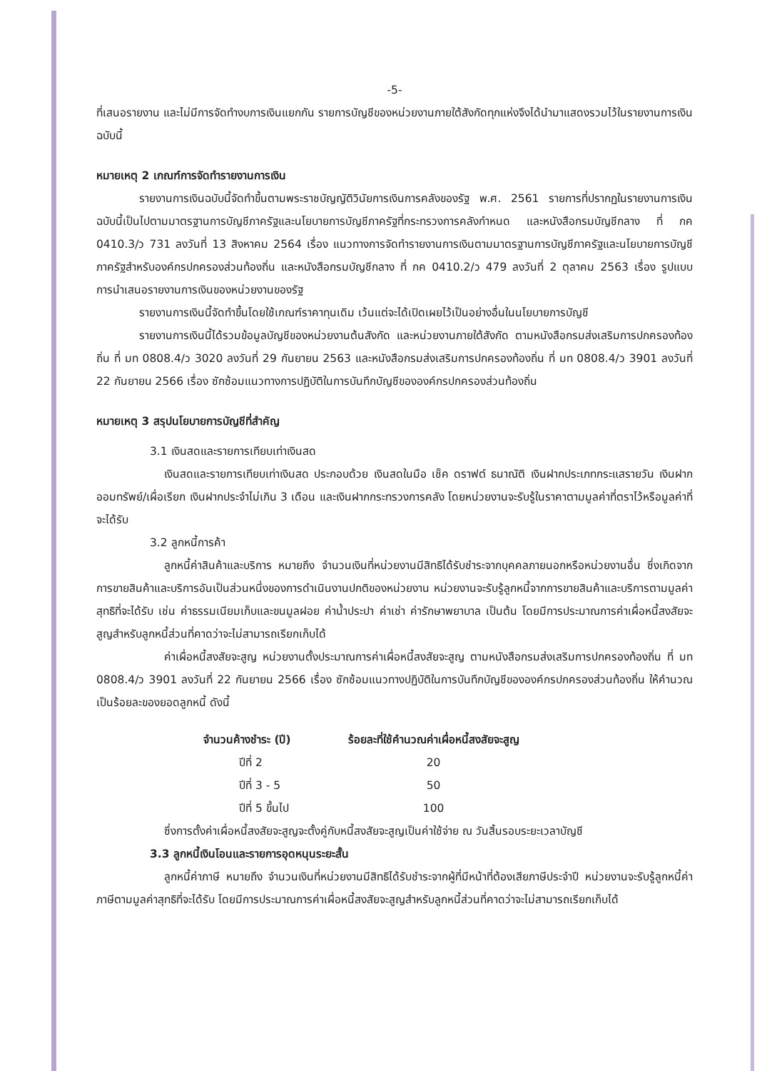-5-
ที่เสนอรายงาน และไม่มีการจัดทำงบการเงินแยกกัน รายการบัญชีของหน่วยงานภายใต้สังกัดทุกแห่งจึงได้นำมาแสดงรวมไว้ในรายงานการเงินฉบับนี้
หมายเหตุ 2 เกณฑ์การจัดทำรายงานการเงิน
รายงานการเงินฉบับนี้จัดทำขึ้นตามพระราชบัญญัติวินัยการเงินการคลังของรัฐ พ.ศ. 2561 รายการที่ปรากฏในรายงานการเงินฉบับนี้เป็นไปตามมาตรฐานการบัญชีภาครัฐและนโยบายการบัญชีภาครัฐที่กระทรวงการคลังกำหนด และหนังสือกรมบัญชีกลาง ที่ กค 0410.3/ว 731 ลงวันที่ 13 สิงหาคม 2564 เรื่อง แนวทางการจัดทำรายงานการเงินตามมาตรฐานการบัญชีภาครัฐและนโยบายการบัญชีภาครัฐสำหรับองค์กรปกครองส่วนท้องถิ่น และหนังสือกรมบัญชีกลาง ที่ กค 0410.2/ว 479 ลงวันที่ 2 ตุลาคม 2563 เรื่อง รูปแบบการนำเสนอรายงานการเงินของหน่วยงานของรัฐ
รายงานการเงินนี้จัดทำขึ้นโดยใช้เกณฑ์ราคาทุนเดิม เว้นแต่จะได้เปิดเผยไว้เป็นอย่างอื่นในนโยบายการบัญชี
รายงานการเงินนี้ได้รวมข้อมูลบัญชีของหน่วยงานต้นสังกัด และหน่วยงานภายใต้สังกัด ตามหนังสือกรมส่งเสริมการปกครองท้องถิ่น ที่ มท 0808.4/ว 3020 ลงวันที่ 29 กันยายน 2563 และหนังสือกรมส่งเสริมการปกครองท้องถิ่น ที่ มท 0808.4/ว 3901 ลงวันที่ 22 กันยายน 2566 เรื่อง ซักซ้อมแนวทางการปฏิบัติในการบันทึกบัญชีขององค์กรปกครองส่วนท้องถิ่น
หมายเหตุ 3 สรุปนโยบายการบัญชีที่สำคัญ
3.1 เงินสดและรายการเทียบเท่าเงินสด
เงินสดและรายการเทียบเท่าเงินสด ประกอบด้วย เงินสดในมือ เช็ค ดราฟต์ ธนาณัติ เงินฝากประเภทกระแสรายวัน เงินฝากออมทรัพย์/เผื่อเรียก เงินฝากประจำไม่เกิน 3 เดือน และเงินฝากกระทรวงการคลัง โดยหน่วยงานจะรับรู้ในราคาตามมูลค่าที่ตราไว้หรือมูลค่าที่จะได้รับ
3.2 ลูกหนี้การค้า
ลูกหนี้ค่าสินค้าและบริการ หมายถึง จำนวนเงินที่หน่วยงานมีสิทธิได้รับชำระจากบุคคลภายนอกหรือหน่วยงานอื่น ซึ่งเกิดจากการขายสินค้าและบริการอันเป็นส่วนหนึ่งของการดำเนินงานปกติของหน่วยงาน หน่วยงานจะรับรู้ลูกหนี้จากการขายสินค้าและบริการตามมูลค่าสุทธิที่จะได้รับ เช่น ค่าธรรมเนียมเก็บและขนมูลฝอย ค่าน้ำประปา ค่าเช่า ค่ารักษาพยาบาล เป็นต้น โดยมีการประมาณการค่าเผื่อหนี้สงสัยจะสูญสำหรับลูกหนี้ส่วนที่คาดว่าจะไม่สามารถเรียกเก็บได้
ค่าเผื่อหนี้สงสัยจะสูญ หน่วยงานตั้งประมาณการค่าเผื่อหนี้สงสัยจะสูญ ตามหนังสือกรมส่งเสริมการปกครองท้องถิ่น ที่ มท 0808.4/ว 3901 ลงวันที่ 22 กันยายน 2566 เรื่อง ซักซ้อมแนวทางปฏิบัติในการบันทึกบัญชีขององค์กรปกครองส่วนท้องถิ่น ให้คำนวณเป็นร้อยละของยอดลูกหนี้ ดังนี้
| จำนวนค้างชำระ (ปี) | ร้อยละที่ใช้คำนวณค่าเผื่อหนี้สงสัยจะสูญ |
| --- | --- |
| ปีที่ 2 | 20 |
| ปีที่ 3 - 5 | 50 |
| ปีที่ 5 ขึ้นไป | 100 |
ซึ่งการตั้งค่าเผื่อหนี้สงสัยจะสูญจะตั้งคู่กับหนี้สงสัยจะสูญเป็นค่าใช้จ่าย ณ วันสิ้นรอบระยะเวลาบัญชี
3.3 ลูกหนี้เงินโอนและรายการอุดหนุนระยะสั้น
ลูกหนี้ค่าภาษี หมายถึง จำนวนเงินที่หน่วยงานมีสิทธิได้รับชำระจากผู้ที่มีหน้าที่ต้องเสียภาษีประจำปี หน่วยงานจะรับรู้ลูกหนี้ค่าภาษีตามมูลค่าสุทธิที่จะได้รับ โดยมีการประมาณการค่าเผื่อหนี้สงสัยจะสูญสำหรับลูกหนี้ส่วนที่คาดว่าจะไม่สามารถเรียกเก็บได้